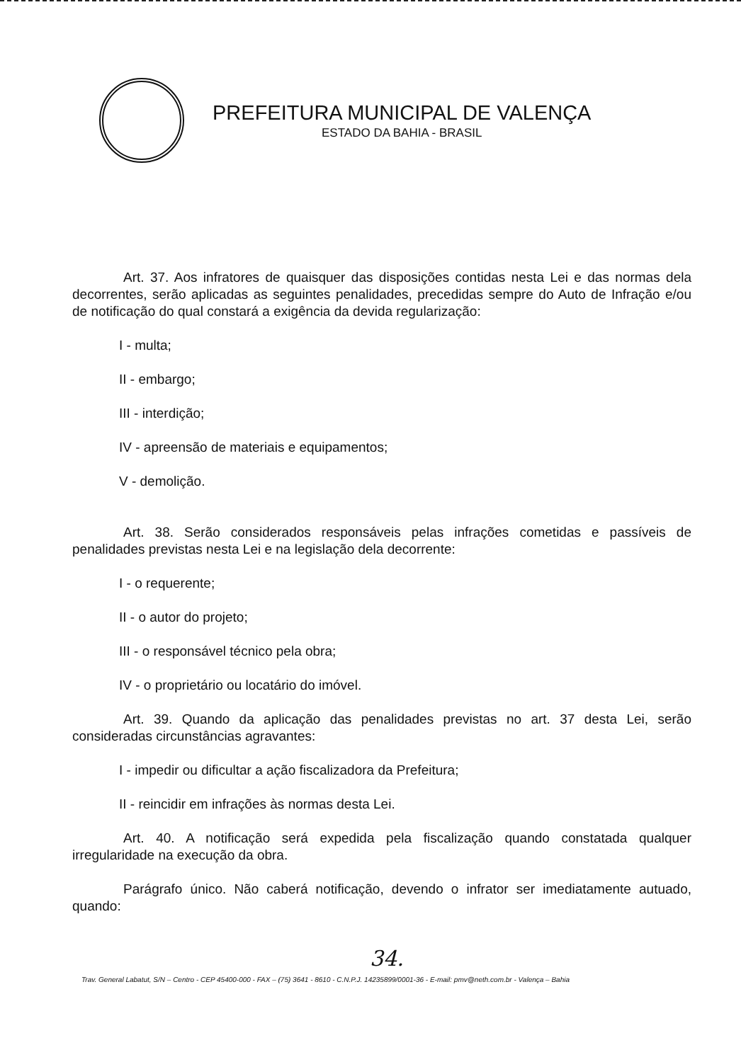PREFEITURA MUNICIPAL DE VALENÇA
ESTADO DA BAHIA - BRASIL
Art. 37. Aos infratores de quaisquer das disposições contidas nesta Lei e das normas dela decorrentes, serão aplicadas as seguintes penalidades, precedidas sempre do Auto de Infração e/ou de notificação do qual constará a exigência da devida regularização:
I - multa;
II - embargo;
III - interdição;
IV - apreensão de materiais e equipamentos;
V - demolição.
Art. 38. Serão considerados responsáveis pelas infrações cometidas e passíveis de penalidades previstas nesta Lei e na legislação dela decorrente:
I - o requerente;
II - o autor do projeto;
III - o responsável técnico pela obra;
IV - o proprietário ou locatário do imóvel.
Art. 39. Quando da aplicação das penalidades previstas no art. 37 desta Lei, serão consideradas circunstâncias agravantes:
I - impedir ou dificultar a ação fiscalizadora da Prefeitura;
II - reincidir em infrações às normas desta Lei.
Art. 40. A notificação será expedida pela fiscalização quando constatada qualquer irregularidade na execução da obra.
Parágrafo único. Não caberá notificação, devendo o infrator ser imediatamente autuado, quando:
34.
Trav. General Labatut, S/N – Centro - CEP 45400-000 - FAX – (75) 3641 - 8610 - C.N.P.J. 14235899/0001-36 - E-mail: pmv@neth.com.br - Valença – Bahia